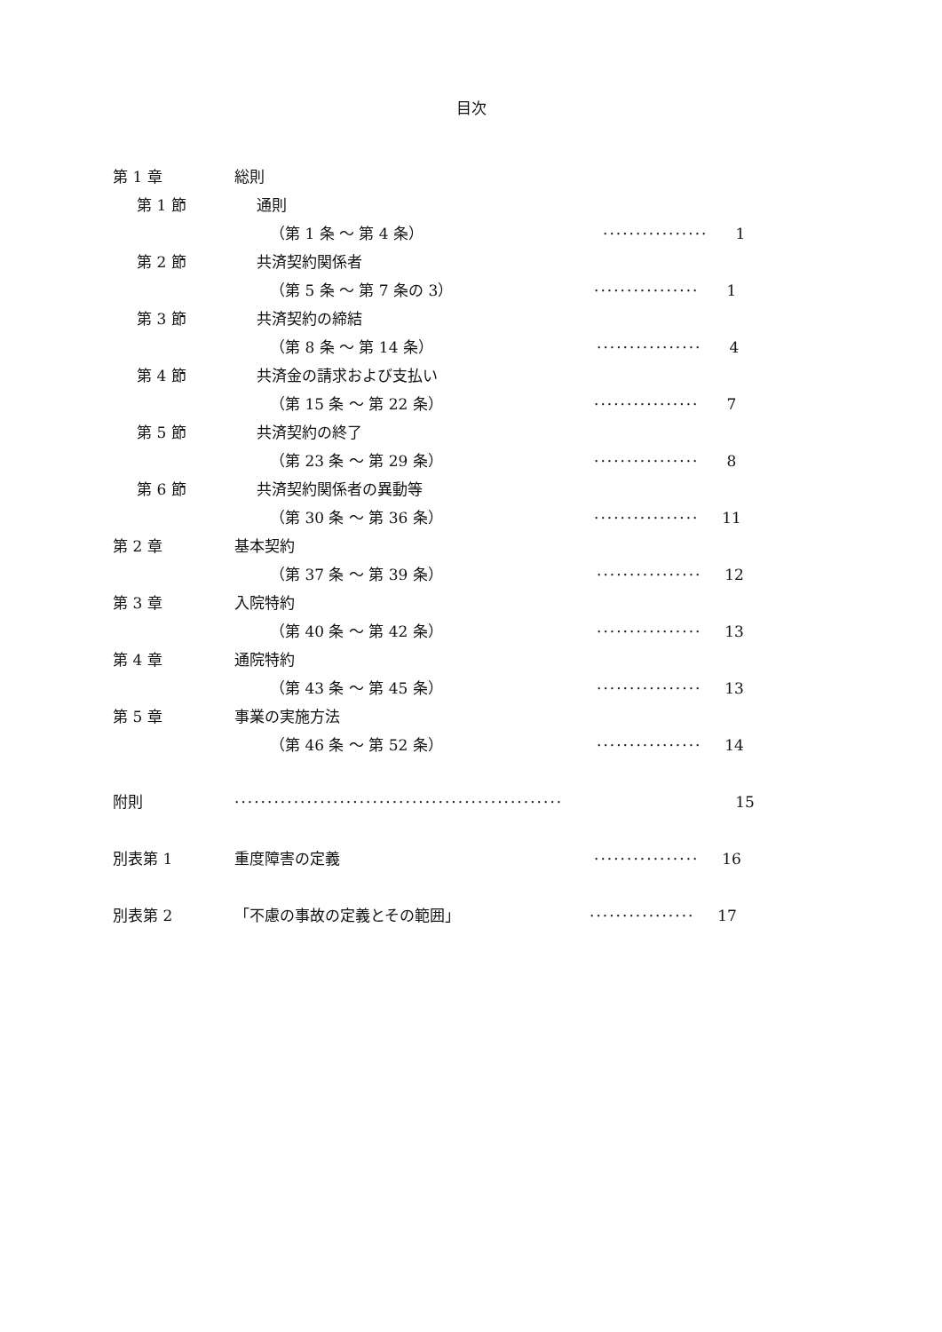目次
第 1 章 総則
第 1 節 通則
（第 1 条 ～ 第 4 条） ················ 1
第 2 節 共済契約関係者
（第 5 条 ～ 第 7 条の 3） ················ 1
第 3 節 共済契約の締結
（第 8 条 ～ 第 14 条） ················ 4
第 4 節 共済金の請求および支払い
（第 15 条 ～ 第 22 条） ················ 7
第 5 節 共済契約の終了
（第 23 条 ～ 第 29 条） ················ 8
第 6 節 共済契約関係者の異動等
（第 30 条 ～ 第 36 条） ················ 11
第 2 章 基本契約
（第 37 条 ～ 第 39 条） ················ 12
第 3 章 入院特約
（第 40 条 ～ 第 42 条） ················ 13
第 4 章 通院特約
（第 43 条 ～ 第 45 条） ················ 13
第 5 章 事業の実施方法
（第 46 条 ～ 第 52 条） ················ 14
附則 ·················································· 15
別表第 1 重度障害の定義 ················ 16
別表第 2 「不慮の事故の定義とその範囲」 ················ 17